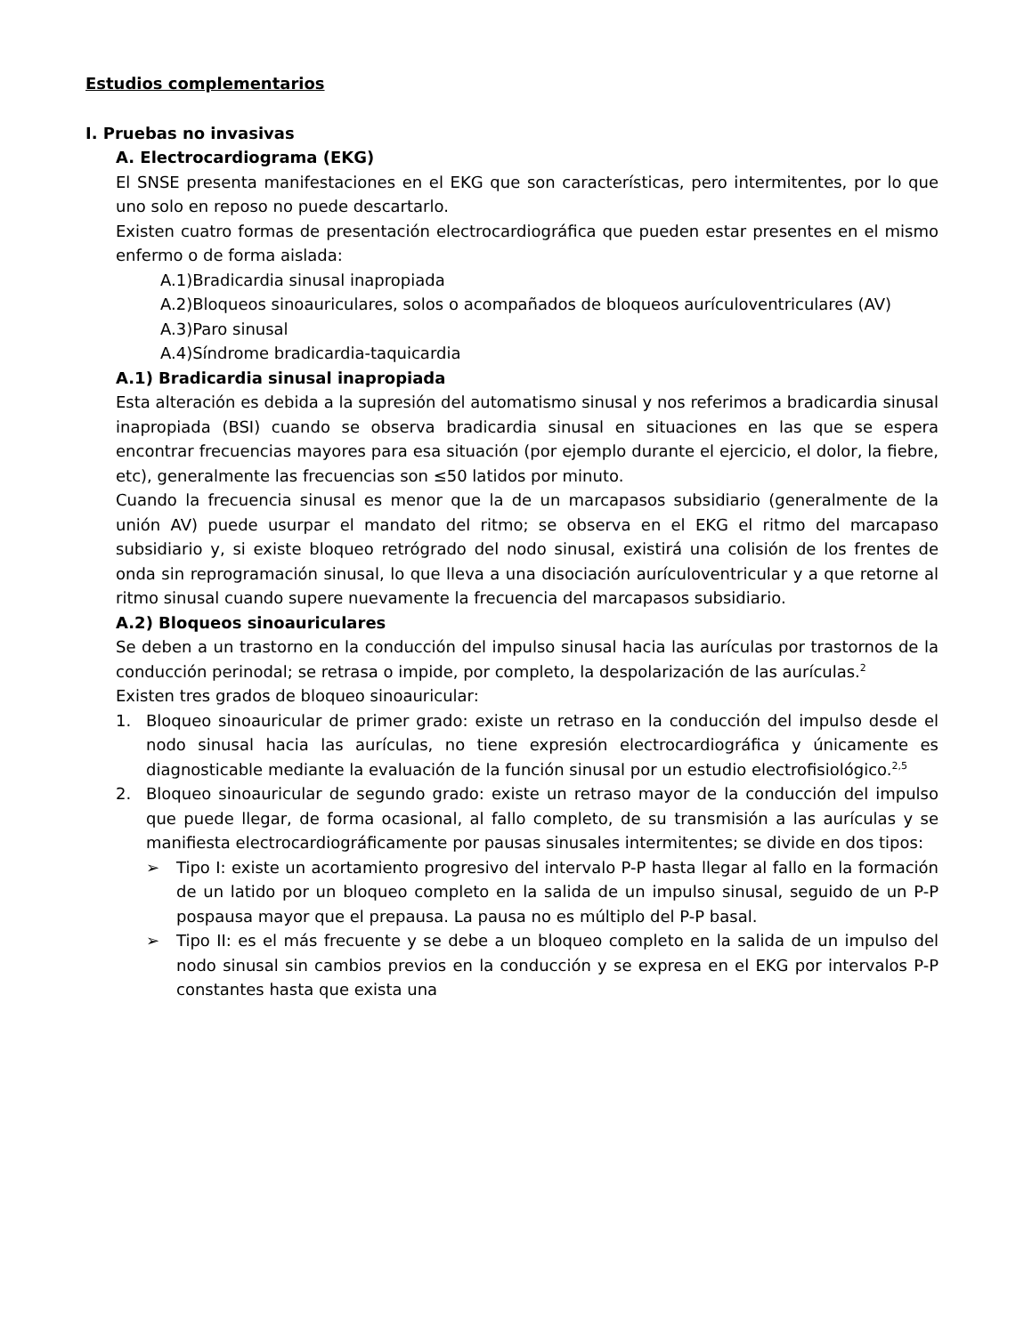Estudios complementarios
I. Pruebas no invasivas
A. Electrocardiograma (EKG)
El SNSE presenta manifestaciones en el EKG que son características, pero intermitentes, por lo que uno solo en reposo no puede descartarlo.
Existen cuatro formas de presentación electrocardiográfica que pueden estar presentes en el mismo enfermo o de forma aislada:
A.1)Bradicardia sinusal inapropiada
A.2)Bloqueos sinoauriculares, solos o acompañados de bloqueos aurículoventriculares (AV)
A.3)Paro sinusal
A.4)Síndrome bradicardia-taquicardia
A.1) Bradicardia sinusal inapropiada
Esta alteración es debida a la supresión del automatismo sinusal y nos referimos a bradicardia sinusal inapropiada (BSI) cuando se observa bradicardia sinusal en situaciones en las que se espera encontrar frecuencias mayores para esa situación (por ejemplo durante el ejercicio, el dolor, la fiebre, etc), generalmente las frecuencias son ≤50 latidos por minuto.
Cuando la frecuencia sinusal es menor que la de un marcapasos subsidiario (generalmente de la unión AV) puede usurpar el mandato del ritmo; se observa en el EKG el ritmo del marcapaso subsidiario y, si existe bloqueo retrógrado del nodo sinusal, existirá una colisión de los frentes de onda sin reprogramación sinusal, lo que lleva a una disociación aurículoventricular y a que retorne al ritmo sinusal cuando supere nuevamente la frecuencia del marcapasos subsidiario.
A.2) Bloqueos sinoauriculares
Se deben a un trastorno en la conducción del impulso sinusal hacia las aurículas por trastornos de la conducción perinodal; se retrasa o impide, por completo, la despolarización de las aurículas.<sup>2</sup>
Existen tres grados de bloqueo sinoauricular:
1. Bloqueo sinoauricular de primer grado: existe un retraso en la conducción del impulso desde el nodo sinusal hacia las aurículas, no tiene expresión electrocardiográfica y únicamente es diagnosticable mediante la evaluación de la función sinusal por un estudio electrofisiológico.<sup>2,5</sup>
2. Bloqueo sinoauricular de segundo grado: existe un retraso mayor de la conducción del impulso que puede llegar, de forma ocasional, al fallo completo, de su transmisión a las aurículas y se manifiesta electrocardiográficamente por pausas sinusales intermitentes; se divide en dos tipos:
➢ Tipo I: existe un acortamiento progresivo del intervalo P-P hasta llegar al fallo en la formación de un latido por un bloqueo completo en la salida de un impulso sinusal, seguido de un P-P pospausa mayor que el prepausa. La pausa no es múltiplo del P-P basal.
➢ Tipo II: es el más frecuente y se debe a un bloqueo completo en la salida de un impulso del nodo sinusal sin cambios previos en la conducción y se expresa en el EKG por intervalos P-P constantes hasta que exista una